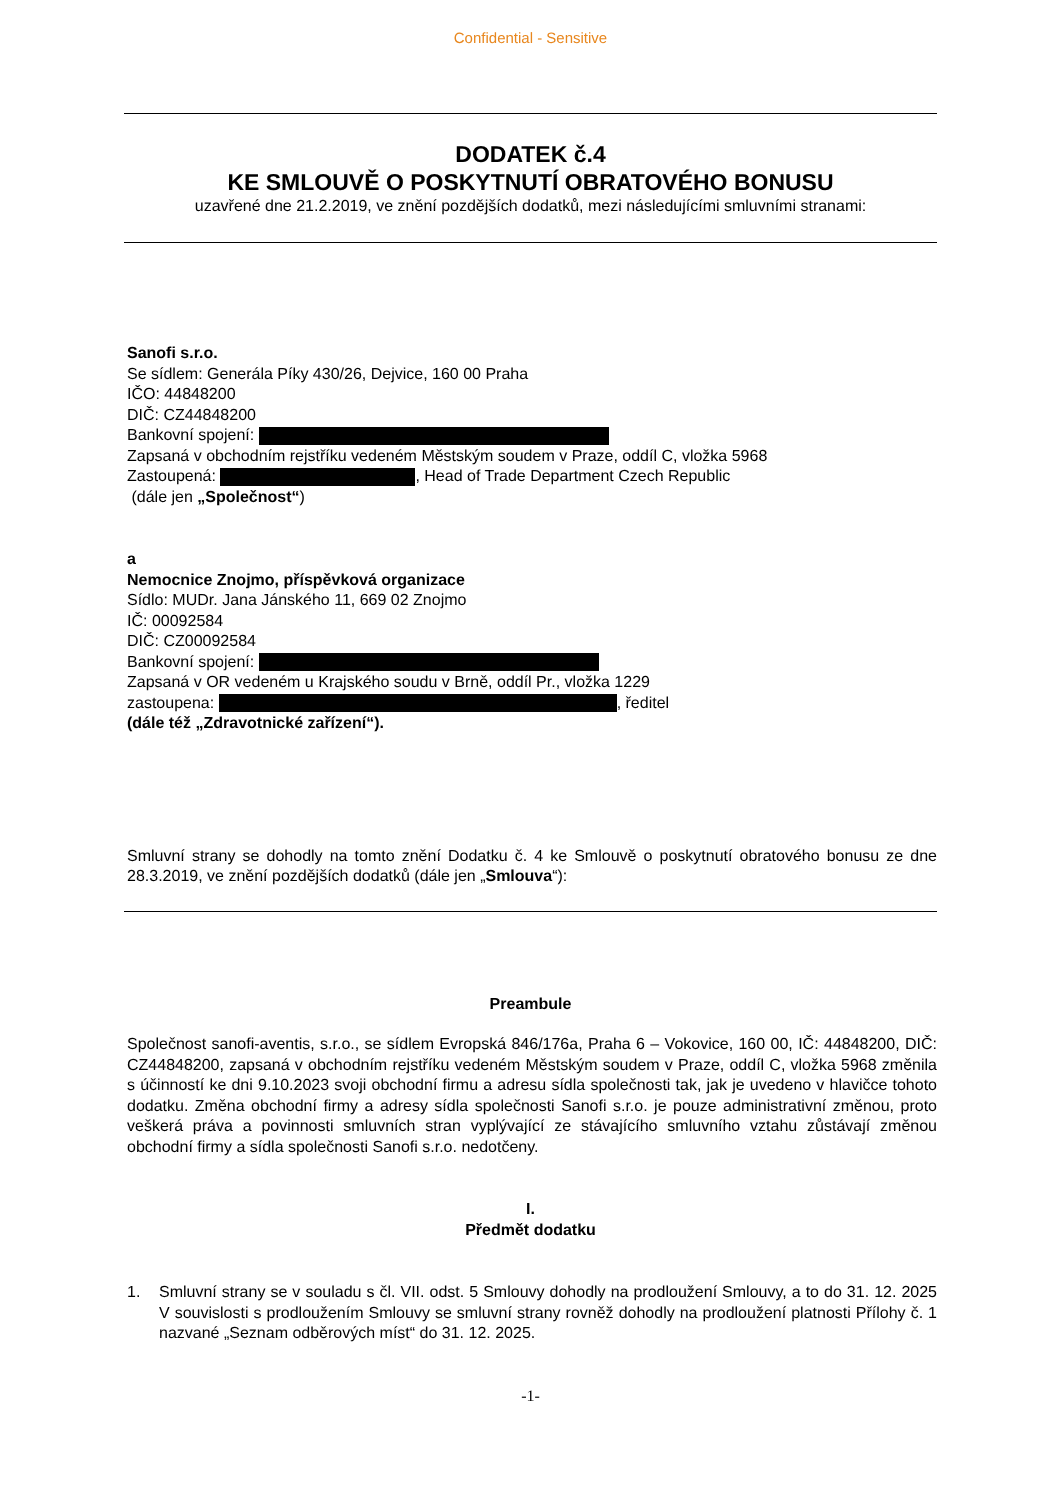Confidential - Sensitive
DODATEK č.4
KE SMLOUVĚ O POSKYTNUTÍ OBRATOVÉHO BONUSU
uzavřené dne 21.2.2019, ve znění pozdějších dodatků, mezi následujícími smluvními stranami:
Sanofi s.r.o.
Se sídlem: Generála Píky 430/26, Dejvice, 160 00 Praha
IČO: 44848200
DIČ: CZ44848200
Bankovní spojení:
Zapsaná v obchodním rejstříku vedeném Městským soudem v Praze, oddíl C, vložka 5968
Zastoupená: , Head of Trade Department Czech Republic
(dále jen „Společnost“)
a
Nemocnice Znojmo, příspěvková organizace
Sídlo: MUDr. Jana Jánského 11, 669 02 Znojmo
IČ: 00092584
DIČ: CZ00092584
Bankovní spojení:
Zapsaná v OR vedeném u Krajského soudu v Brně, oddíl Pr., vložka 1229
zastoupena: , ředitel
(dále též „Zdravotnické zařízení“).
Smluvní strany se dohodly na tomto znění Dodatku č. 4 ke Smlouvě o poskytnutí obratového bonusu ze dne 28.3.2019, ve znění pozdějších dodatků (dále jen „Smlouva“):
Preambule
Společnost sanofi-aventis, s.r.o., se sídlem Evropská 846/176a, Praha 6 – Vokovice, 160 00, IČ: 44848200, DIČ: CZ44848200, zapsaná v obchodním rejstříku vedeném Městským soudem v Praze, oddíl C, vložka 5968 změnila s účinností ke dni 9.10.2023 svoji obchodní firmu a adresu sídla společnosti tak, jak je uvedeno v hlavičce tohoto dodatku. Změna obchodní firmy a adresy sídla společnosti Sanofi s.r.o. je pouze administrativní změnou, proto veškerá práva a povinnosti smluvních stran vyplývající ze stávajícího smluvního vztahu zůstávají změnou obchodní firmy a sídla společnosti Sanofi s.r.o. nedotčeny.
I.
Předmět dodatku
1. Smluvní strany se v souladu s čl. VII. odst. 5 Smlouvy dohodly na prodloužení Smlouvy, a to do 31. 12. 2025 V souvislosti s prodloužením Smlouvy se smluvní strany rovněž dohodly na prodloužení platnosti Přílohy č. 1 nazvané „Seznam odběrových míst“ do 31. 12. 2025.
-1-